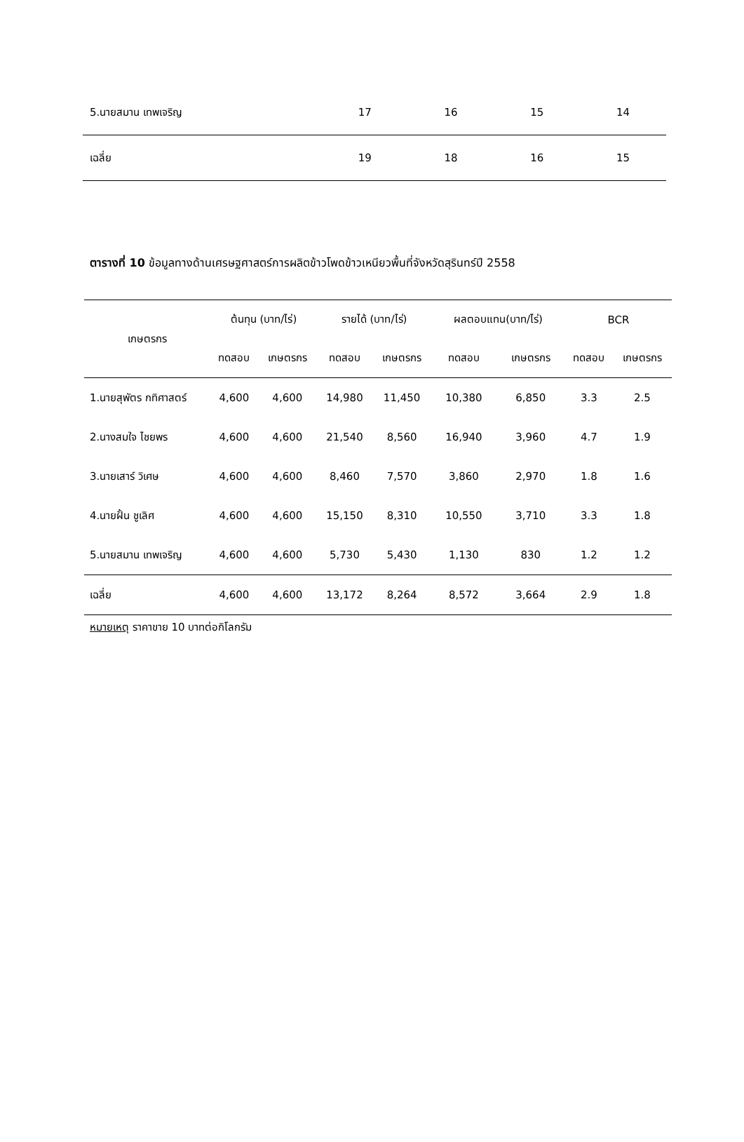| 5.นายสมาน เทพเจริญ | 17 | 16 | 15 | 14 |
| เฉลี่ย | 19 | 18 | 16 | 15 |
ตารางที่ 10 ข้อมูลทางด้านเศรษฐศาสตร์การผลิตข้าวโพดข้าวเหนียวพื้นที่จังหวัดสุรินทร์ปี 2558
| เกษตรกร | ต้นทุน (บาท/ไร่) | | รายได้ (บาท/ไร่) | | ผลตอบแทน(บาท/ไร่) | | BCR | |
| --- | --- | --- | --- | --- | --- | --- | --- | --- |
| | ทดสอบ | เกษตรกร | ทดสอบ | เกษตรกร | ทดสอบ | เกษตรกร | ทดสอบ | เกษตรกร |
| 1.นายสุพัตร กทิศาสตร์ | 4,600 | 4,600 | 14,980 | 11,450 | 10,380 | 6,850 | 3.3 | 2.5 |
| 2.นางสมใจ ไชยพร | 4,600 | 4,600 | 21,540 | 8,560 | 16,940 | 3,960 | 4.7 | 1.9 |
| 3.นายเสาร์ วิเศษ | 4,600 | 4,600 | 8,460 | 7,570 | 3,860 | 2,970 | 1.8 | 1.6 |
| 4.นายฝั้น ชูเลิศ | 4,600 | 4,600 | 15,150 | 8,310 | 10,550 | 3,710 | 3.3 | 1.8 |
| 5.นายสมาน เทพเจริญ | 4,600 | 4,600 | 5,730 | 5,430 | 1,130 | 830 | 1.2 | 1.2 |
| เฉลี่ย | 4,600 | 4,600 | 13,172 | 8,264 | 8,572 | 3,664 | 2.9 | 1.8 |
หมายเหตุ ราคาขาย 10 บาทต่อกิโลกรัม